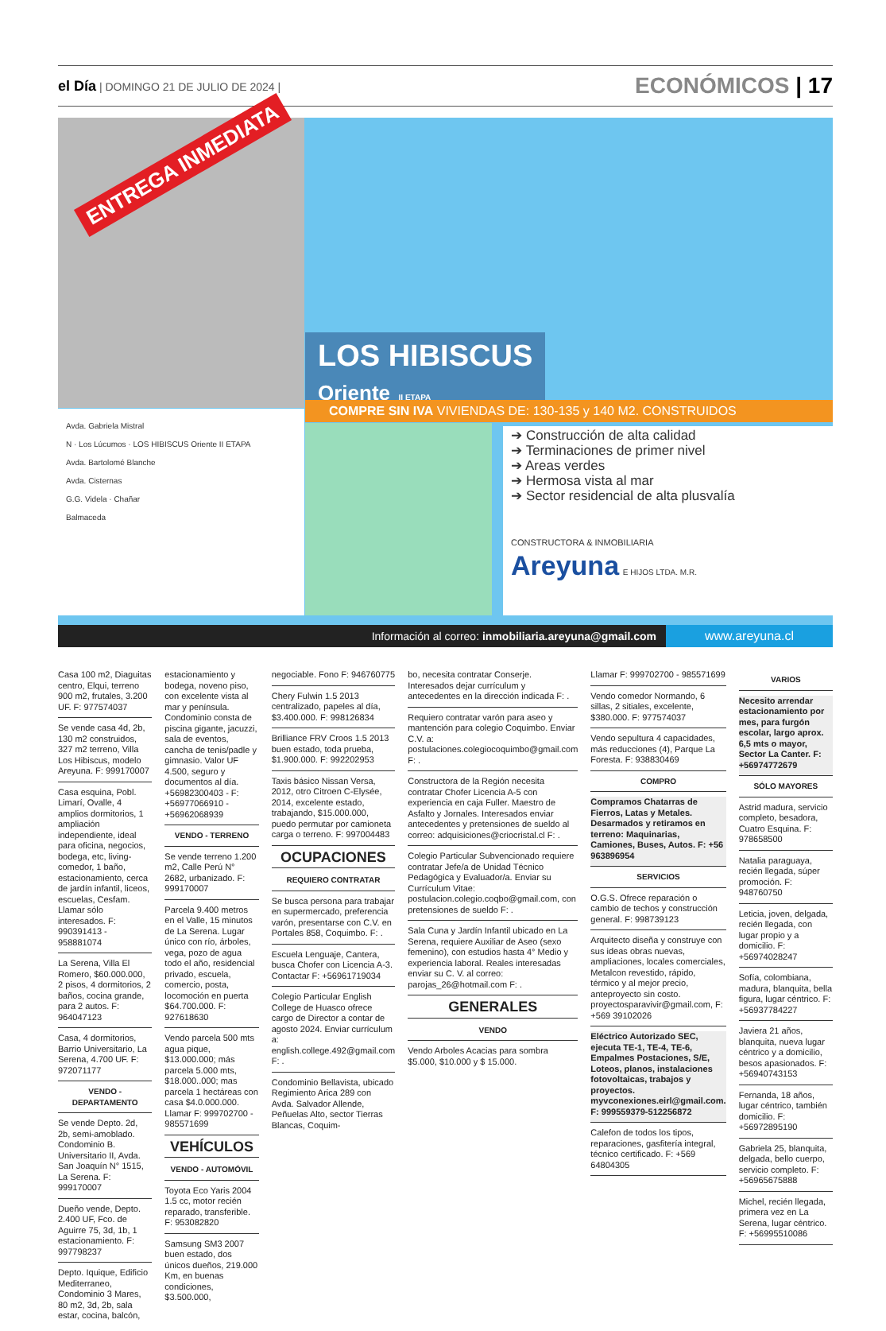el Día | DOMINGO 21 DE JULIO DE 2024 |
ECONÓMICOS | 17
ENTREGA INMEDIATA
LOS HIBISCUS
Oriente II ETAPA
COMPRE SIN IVA VIVIENDAS DE: 130-135 y 140 M2. CONSTRUIDOS
Avda. Gabriela Mistral
N · Los Lúcumos · LOS HIBISCUS Oriente II ETAPA
Avda. Bartolomé Blanche
Avda. Cisternas
G.G. Videla · Chañar
Balmaceda
➔ Construcción de alta calidad
➔ Terminaciones de primer nivel
➔ Areas verdes
➔ Hermosa vista al mar
➔ Sector residencial de alta plusvalía
CONSTRUCTORA & INMOBILIARIA
Areyuna E HIJOS LTDA. M.R.
Información al correo: inmobiliaria.areyuna@gmail.com www.areyuna.cl
Casa 100 m2, Diaguitas centro, Elqui, terreno 900 m2, frutales, 3.200 UF. F: 977574037
Se vende casa 4d, 2b, 130 m2 construidos, 327 m2 terreno, Villa Los Hibiscus, modelo Areyuna. F: 999170007
Casa esquina, Pobl. Limarí, Ovalle, 4 amplios dormitorios, 1 ampliación independiente, ideal para oficina, negocios, bodega, etc, living-comedor, 1 baño, estacionamiento, cerca de jardín infantil, liceos, escuelas, Cesfam. Llamar sólo interesados. F: 990391413 - 958881074
La Serena, Villa El Romero, $60.000.000, 2 pisos, 4 dormitorios, 2 baños, cocina grande, para 2 autos. F: 964047123
Casa, 4 dormitorios, Barrio Universitario, La Serena, 4.700 UF. F: 972071177
VENDO - DEPARTAMENTO
Se vende Depto. 2d, 2b, semi-amoblado. Condominio B. Universitario II, Avda. San Joaquín N° 1515, La Serena. F: 999170007
Dueño vende, Depto. 2.400 UF, Fco. de Aguirre 75, 3d, 1b, 1 estacionamiento. F: 997798237
Depto. Iquique, Edificio Mediterraneo, Condominio 3 Mares, 80 m2, 3d, 2b, sala estar, cocina, balcón,
estacionamiento y bodega, noveno piso, con excelente vista al mar y península. Condominio consta de piscina gigante, jacuzzi, sala de eventos, cancha de tenis/padle y gimnasio. Valor UF 4.500, seguro y documentos al día. +56982300403 - F: +56977066910 - +56962068939
VENDO - TERRENO
Se vende terreno 1.200 m2, Calle Perú N° 2682, urbanizado. F: 999170007
Parcela 9.400 metros en el Valle, 15 minutos de La Serena. Lugar único con río, árboles, vega, pozo de agua todo el año, residencial privado, escuela, comercio, posta, locomoción en puerta $64.700.000. F: 927618630
Vendo parcela 500 mts agua pique, $13.000.000; más parcela 5.000 mts, $18.000..000; mas parcela 1 hectáreas con casa $4.0.000.000. Llamar F: 999702700 - 985571699
VEHÍCULOS
VENDO - AUTOMÓVIL
Toyota Eco Yaris 2004 1.5 cc, motor recién reparado, transferible. F: 953082820
Samsung SM3 2007 buen estado, dos únicos dueños, 219.000 Km, en buenas condiciones, $3.500.000,
negociable. Fono F: 946760775
Chery Fulwin 1.5 2013 centralizado, papeles al día, $3.400.000. F: 998126834
Brilliance FRV Croos 1.5 2013 buen estado, toda prueba, $1.900.000. F: 992202953
Taxis básico Nissan Versa, 2012, otro Citroen C-Elysée, 2014, excelente estado, trabajando, $15.000.000, puedo permutar por camioneta carga o terreno. F: 997004483
OCUPACIONES
REQUIERO CONTRATAR
Se busca persona para trabajar en supermercado, preferencia varón, presentarse con C.V. en Portales 858, Coquimbo. F: .
Escuela Lenguaje, Cantera, busca Chofer con Licencia A-3. Contactar F: +56961719034
Colegio Particular English College de Huasco ofrece cargo de Director a contar de agosto 2024. Enviar currículum a: english.college.492@gmail.com F: .
Condominio Bellavista, ubicado Regimiento Arica 289 con Avda. Salvador Allende, Peñuelas Alto, sector Tierras Blancas, Coquim-
bo, necesita contratar Conserje. Interesados dejar currículum y antecedentes en la dirección indicada F: .
Requiero contratar varón para aseo y mantención para colegio Coquimbo. Enviar C.V. a: postulaciones.colegiocoquimbo@gmail.com F: .
Constructora de la Región necesita contratar Chofer Licencia A-5 con experiencia en caja Fuller. Maestro de Asfalto y Jornales. Interesados enviar antecedentes y pretensiones de sueldo al correo: adquisiciones@criocristal.cl F: .
Colegio Particular Subvencionado requiere contratar Jefe/a de Unidad Técnico Pedagógica y Evaluador/a. Enviar su Currículum Vitae: postulacion.colegio.coqbo@gmail.com, con pretensiones de sueldo F: .
Sala Cuna y Jardín Infantil ubicado en La Serena, requiere Auxiliar de Aseo (sexo femenino), con estudios hasta 4° Medio y experiencia laboral. Reales interesadas enviar su C. V. al correo: parojas_26@hotmail.com F: .
GENERALES
VENDO
Vendo Arboles Acacias para sombra $5.000, $10.000 y $ 15.000.
Llamar F: 999702700 - 985571699
Vendo comedor Normando, 6 sillas, 2 sitiales, excelente, $380.000. F: 977574037
Vendo sepultura 4 capacidades, más reducciones (4), Parque La Foresta. F: 938830469
COMPRO
Compramos Chatarras de Fierros, Latas y Metales. Desarmados y retiramos en terreno: Maquinarias, Camiones, Buses, Autos. F: +56 963896954
SERVICIOS
O.G.S. Ofrece reparación o cambio de techos y construcción general. F: 998739123
Arquitecto diseña y construye con sus ideas obras nuevas, ampliaciones, locales comerciales, Metalcon revestido, rápido, térmico y al mejor precio, anteproyecto sin costo. proyectosparavivir@gmail.com, F: +569 39102026
Eléctrico Autorizado SEC, ejecuta TE-1, TE-4, TE-6, Empalmes Postaciones, S/E, Loteos, planos, instalaciones fotovoltaicas, trabajos y proyectos. myvconexiones.eirl@gmail.com. F: 999559379-512256872
Calefon de todos los tipos, reparaciones, gasfitería integral, técnico certificado. F: +569 64804305
VARIOS
Necesito arrendar estacionamiento por mes, para furgón escolar, largo aprox. 6,5 mts o mayor, Sector La Canter. F: +56974772679
SÓLO MAYORES
Astrid madura, servicio completo, besadora, Cuatro Esquina. F: 978658500
Natalia paraguaya, recién llegada, súper promoción. F: 948760750
Leticia, joven, delgada, recién llegada, con lugar propio y a domicilio. F: +56974028247
Sofía, colombiana, madura, blanquita, bella figura, lugar céntrico. F: +56937784227
Javiera 21 años, blanquita, nueva lugar céntrico y a domicilio, besos apasionados. F: +56940743153
Fernanda, 18 años, lugar céntrico, también domicilio. F: +56972895190
Gabriela 25, blanquita, delgada, bello cuerpo, servicio completo. F: +56965675888
Michel, recién llegada, primera vez en La Serena, lugar céntrico. F: +56995510086